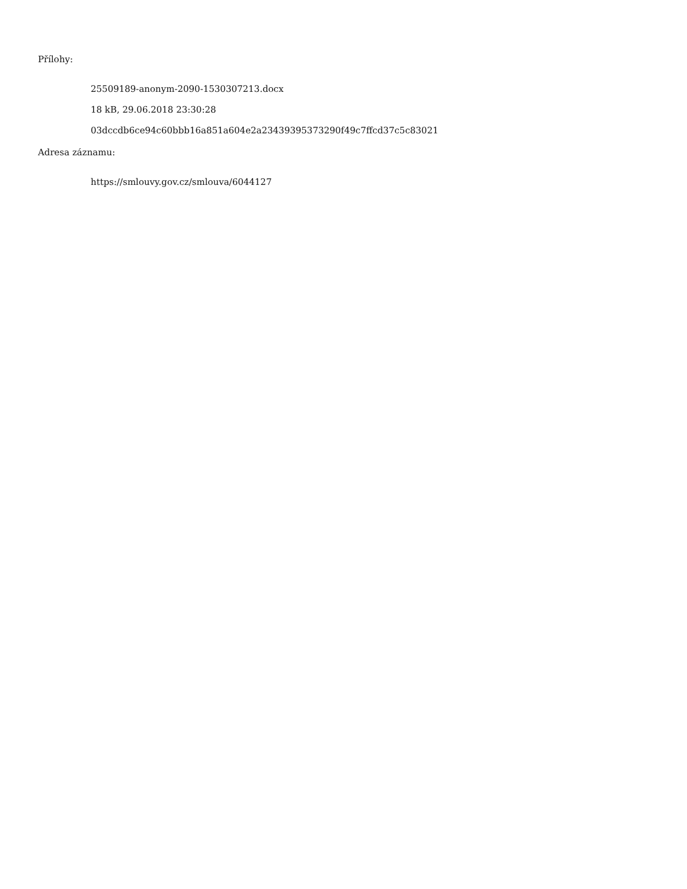Přílohy:
25509189-anonym-2090-1530307213.docx
18 kB, 29.06.2018 23:30:28
03dccdb6ce94c60bbb16a851a604e2a23439395373290f49c7ffcd37c5c83021
Adresa záznamu:
https://smlouvy.gov.cz/smlouva/6044127